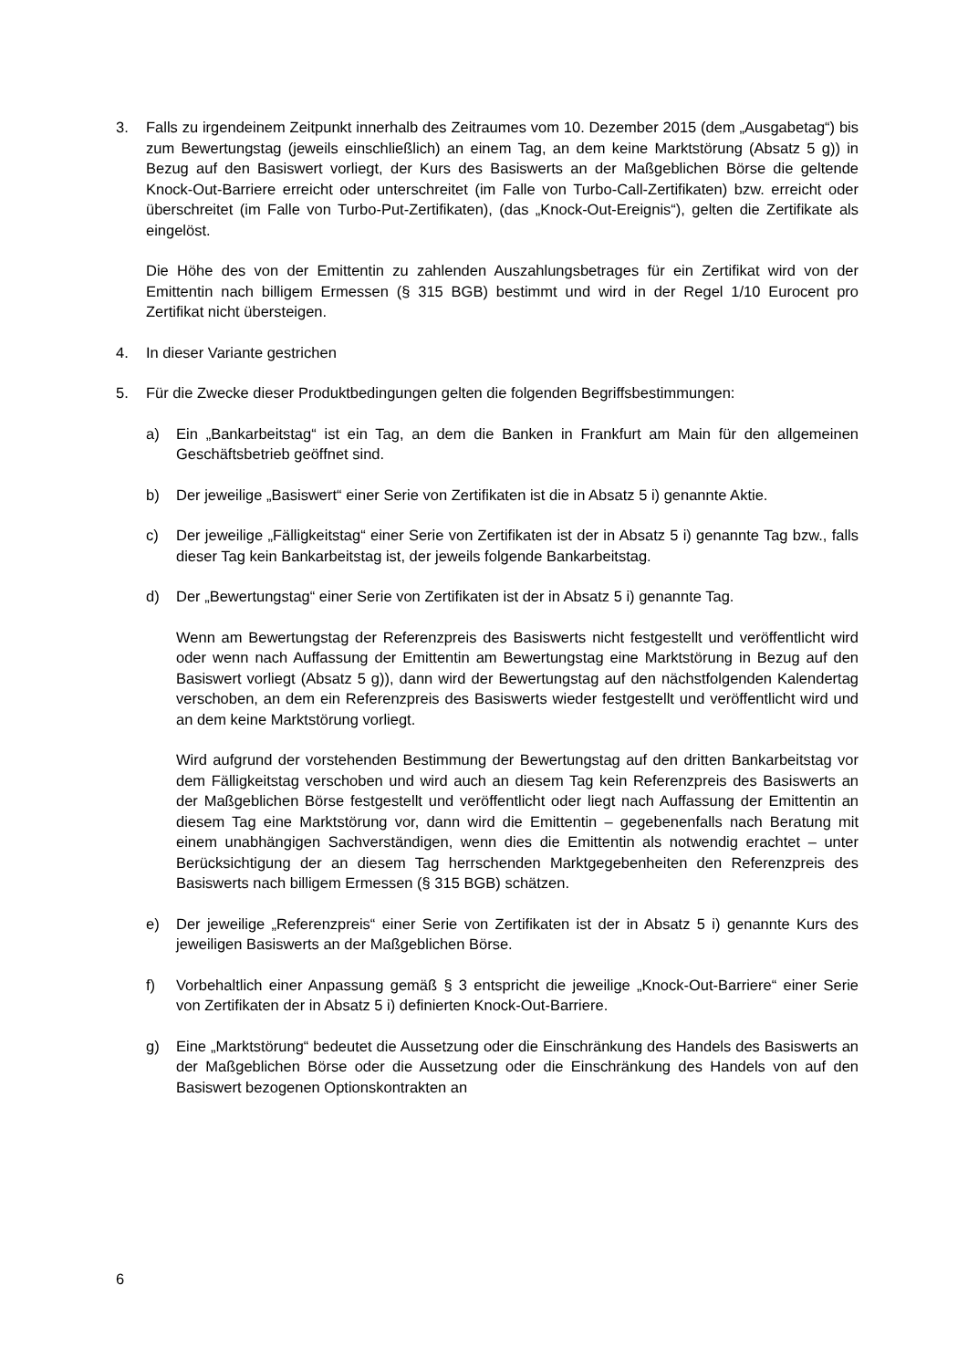3. Falls zu irgendeinem Zeitpunkt innerhalb des Zeitraumes vom 10. Dezember 2015 (dem „Ausgabetag“) bis zum Bewertungstag (jeweils einschließlich) an einem Tag, an dem keine Marktstörung (Absatz 5 g)) in Bezug auf den Basiswert vorliegt, der Kurs des Basiswerts an der Maßgeblichen Börse die geltende Knock-Out-Barriere erreicht oder unterschreitet (im Falle von Turbo-Call-Zertifikaten) bzw. erreicht oder überschreitet (im Falle von Turbo-Put-Zertifikaten), (das „Knock-Out-Ereignis“), gelten die Zertifikate als eingelöst.
Die Höhe des von der Emittentin zu zahlenden Auszahlungsbetrages für ein Zertifikat wird von der Emittentin nach billigem Ermessen (§ 315 BGB) bestimmt und wird in der Regel 1/10 Eurocent pro Zertifikat nicht übersteigen.
4. In dieser Variante gestrichen
5. Für die Zwecke dieser Produktbedingungen gelten die folgenden Begriffsbestimmungen:
a) Ein „Bankarbeitstag“ ist ein Tag, an dem die Banken in Frankfurt am Main für den allgemeinen Geschäftsbetrieb geöffnet sind.
b) Der jeweilige „Basiswert“ einer Serie von Zertifikaten ist die in Absatz 5 i) genannte Aktie.
c) Der jeweilige „Fälligkeitstag“ einer Serie von Zertifikaten ist der in Absatz 5 i) genannte Tag bzw., falls dieser Tag kein Bankarbeitstag ist, der jeweils folgende Bankarbeitstag.
d) Der „Bewertungstag“ einer Serie von Zertifikaten ist der in Absatz 5 i) genannte Tag.
Wenn am Bewertungstag der Referenzpreis des Basiswerts nicht festgestellt und veröffentlicht wird oder wenn nach Auffassung der Emittentin am Bewertungstag eine Marktstörung in Bezug auf den Basiswert vorliegt (Absatz 5 g)), dann wird der Bewertungstag auf den nächstfolgenden Kalendertag verschoben, an dem ein Referenzpreis des Basiswerts wieder festgestellt und veröffentlicht wird und an dem keine Marktstörung vorliegt.
Wird aufgrund der vorstehenden Bestimmung der Bewertungstag auf den dritten Bankarbeitstag vor dem Fälligkeitstag verschoben und wird auch an diesem Tag kein Referenzpreis des Basiswerts an der Maßgeblichen Börse festgestellt und veröffentlicht oder liegt nach Auffassung der Emittentin an diesem Tag eine Marktstörung vor, dann wird die Emittentin – gegebenenfalls nach Beratung mit einem unabhängigen Sachverständigen, wenn dies die Emittentin als notwendig erachtet – unter Berücksichtigung der an diesem Tag herrschenden Marktgegebenheiten den Referenzpreis des Basiswerts nach billigem Ermessen (§ 315 BGB) schätzen.
e) Der jeweilige „Referenzpreis“ einer Serie von Zertifikaten ist der in Absatz 5 i) genannte Kurs des jeweiligen Basiswerts an der Maßgeblichen Börse.
f) Vorbehaltlich einer Anpassung gemäß § 3 entspricht die jeweilige „Knock-Out-Barriere“ einer Serie von Zertifikaten der in Absatz 5 i) definierten Knock-Out-Barriere.
g) Eine „Marktstörung“ bedeutet die Aussetzung oder die Einschränkung des Handels des Basiswerts an der Maßgeblichen Börse oder die Aussetzung oder die Einschränkung des Handels von auf den Basiswert bezogenen Optionskontrakten an
6